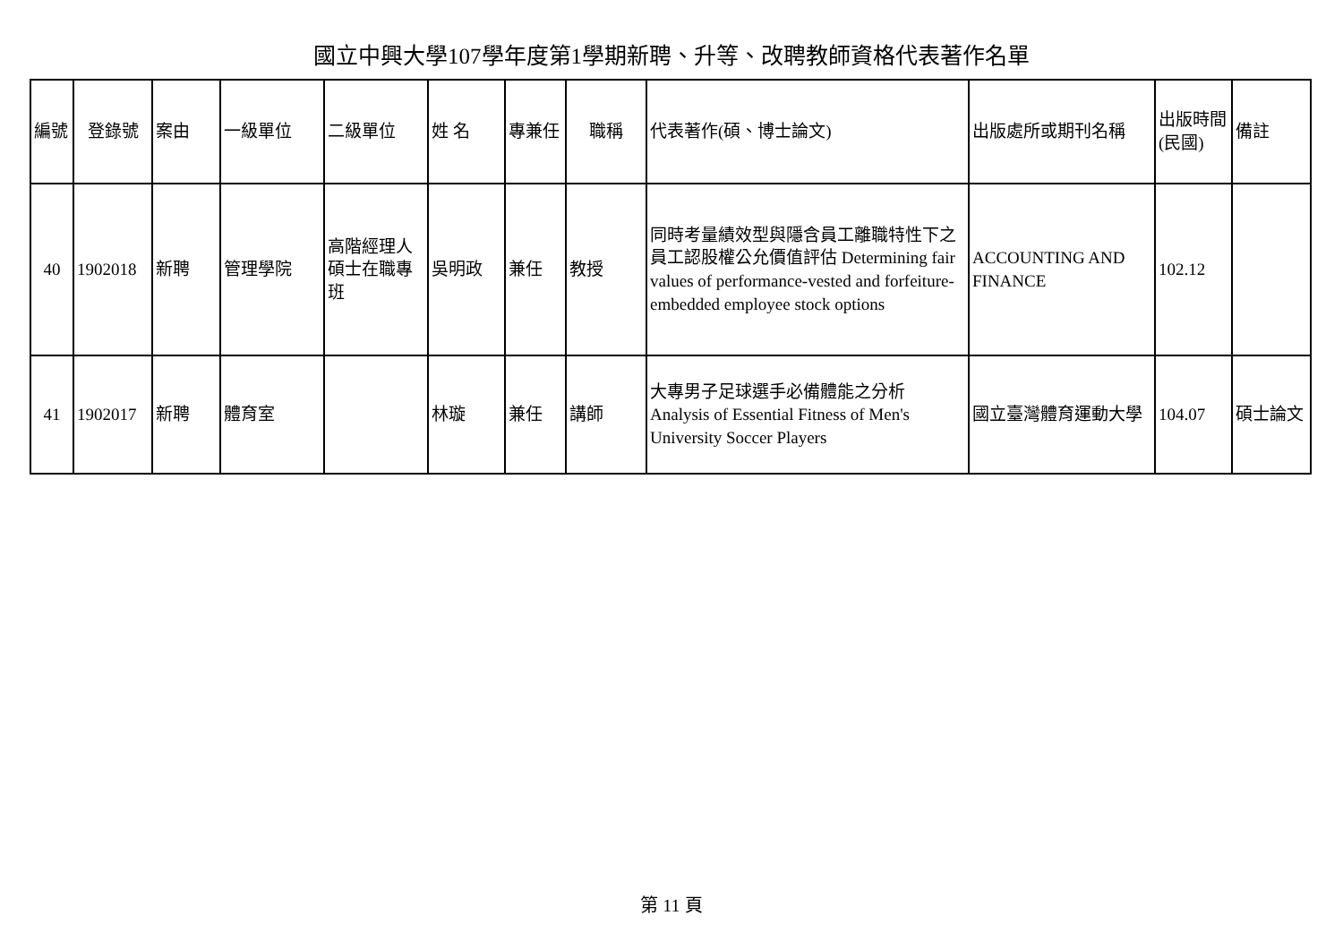國立中興大學107學年度第1學期新聘、升等、改聘教師資格代表著作名單
| 編號 | 登錄號 | 案由 | 一級單位 | 二級單位 | 姓 名 | 專兼任 | 職稱 | 代表著作(碩、博士論文) | 出版處所或期刊名稱 | 出版時間(民國) | 備註 |
| --- | --- | --- | --- | --- | --- | --- | --- | --- | --- | --- | --- |
| 40 | 1902018 | 新聘 | 管理學院 | 高階經理人碩士在職專班 | 吳明政 | 兼任 | 教授 | 同時考量績效型與隱含員工離職特性下之員工認股權公允價值評估 Determining fair values of performance-vested and forfeiture-embedded employee stock options | ACCOUNTING AND FINANCE | 102.12 | |
| 41 | 1902017 | 新聘 | 體育室 | | 林璇 | 兼任 | 講師 | 大專男子足球選手必備體能之分析 Analysis of Essential Fitness of Men's University Soccer Players | 國立臺灣體育運動大學 | 104.07 | 碩士論文 |
第 11 頁